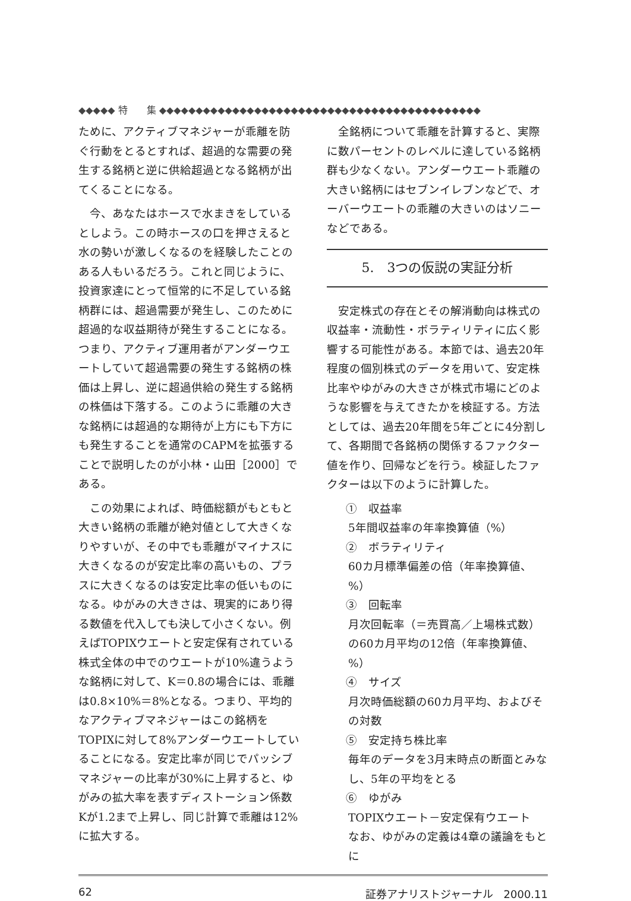◆◆◆◆◆ 特　　集 ◆◆◆◆◆◆◆◆◆◆◆◆◆◆◆◆◆◆◆◆◆◆◆◆◆◆◆◆◆◆◆◆◆◆◆◆◆◆◆◆◆◆◆◆
ために、アクティブマネジャーが乖離を防ぐ行動をとるとすれば、超過的な需要の発生する銘柄と逆に供給超過となる銘柄が出てくることになる。
今、あなたはホースで水まきをしているとしよう。この時ホースの口を押さえると水の勢いが激しくなるのを経験したことのある人もいるだろう。これと同じように、投資家達にとって恒常的に不足している銘柄群には、超過需要が発生し、このために超過的な収益期待が発生することになる。つまり、アクティブ運用者がアンダーウエートしていて超過需要の発生する銘柄の株価は上昇し、逆に超過供給の発生する銘柄の株価は下落する。このように乖離の大きな銘柄には超過的な期待が上方にも下方にも発生することを通常のCAPMを拡張することで説明したのが小林・山田［2000］である。
この効果によれば、時価総額がもともと大きい銘柄の乖離が絶対値として大きくなりやすいが、その中でも乖離がマイナスに大きくなるのが安定比率の高いもの、プラスに大きくなるのは安定比率の低いものになる。ゆがみの大きさは、現実的にあり得る数値を代入しても決して小さくない。例えばTOPIXウエートと安定保有されている株式全体の中でのウエートが10%違うような銘柄に対して、K＝0.8の場合には、乖離は0.8×10%＝8%となる。つまり、平均的なアクティブマネジャーはこの銘柄をTOPIXに対して8%アンダーウエートしていることになる。安定比率が同じでパッシブマネジャーの比率が30%に上昇すると、ゆがみの拡大率を表すディストーション係数Kが1.2まで上昇し、同じ計算で乖離は12%に拡大する。
全銘柄について乖離を計算すると、実際に数パーセントのレベルに達している銘柄群も少なくない。アンダーウエート乖離の大きい銘柄にはセブンイレブンなどで、オーバーウエートの乖離の大きいのはソニーなどである。
5.　3つの仮説の実証分析
安定株式の存在とその解消動向は株式の収益率・流動性・ボラティリティに広く影響する可能性がある。本節では、過去20年程度の個別株式のデータを用いて、安定株比率やゆがみの大きさが株式市場にどのような影響を与えてきたかを検証する。方法としては、過去20年間を5年ごとに4分割して、各期間で各銘柄の関係するファクター値を作り、回帰などを行う。検証したファクターは以下のように計算した。
①　収益率
5年間収益率の年率換算値（%）
②　ボラティリティ
60カ月標準偏差の倍（年率換算値、%）
③　回転率
月次回転率（＝売買高／上場株式数）の60カ月平均の12倍（年率換算値、%）
④　サイズ
月次時価総額の60カ月平均、およびその対数
⑤　安定持ち株比率
毎年のデータを3月末時点の断面とみなし、5年の平均をとる
⑥　ゆがみ
TOPIXウエート－安定保有ウエート
なお、ゆがみの定義は4章の議論をもとに
62 証券アナリストジャーナル　2000.11